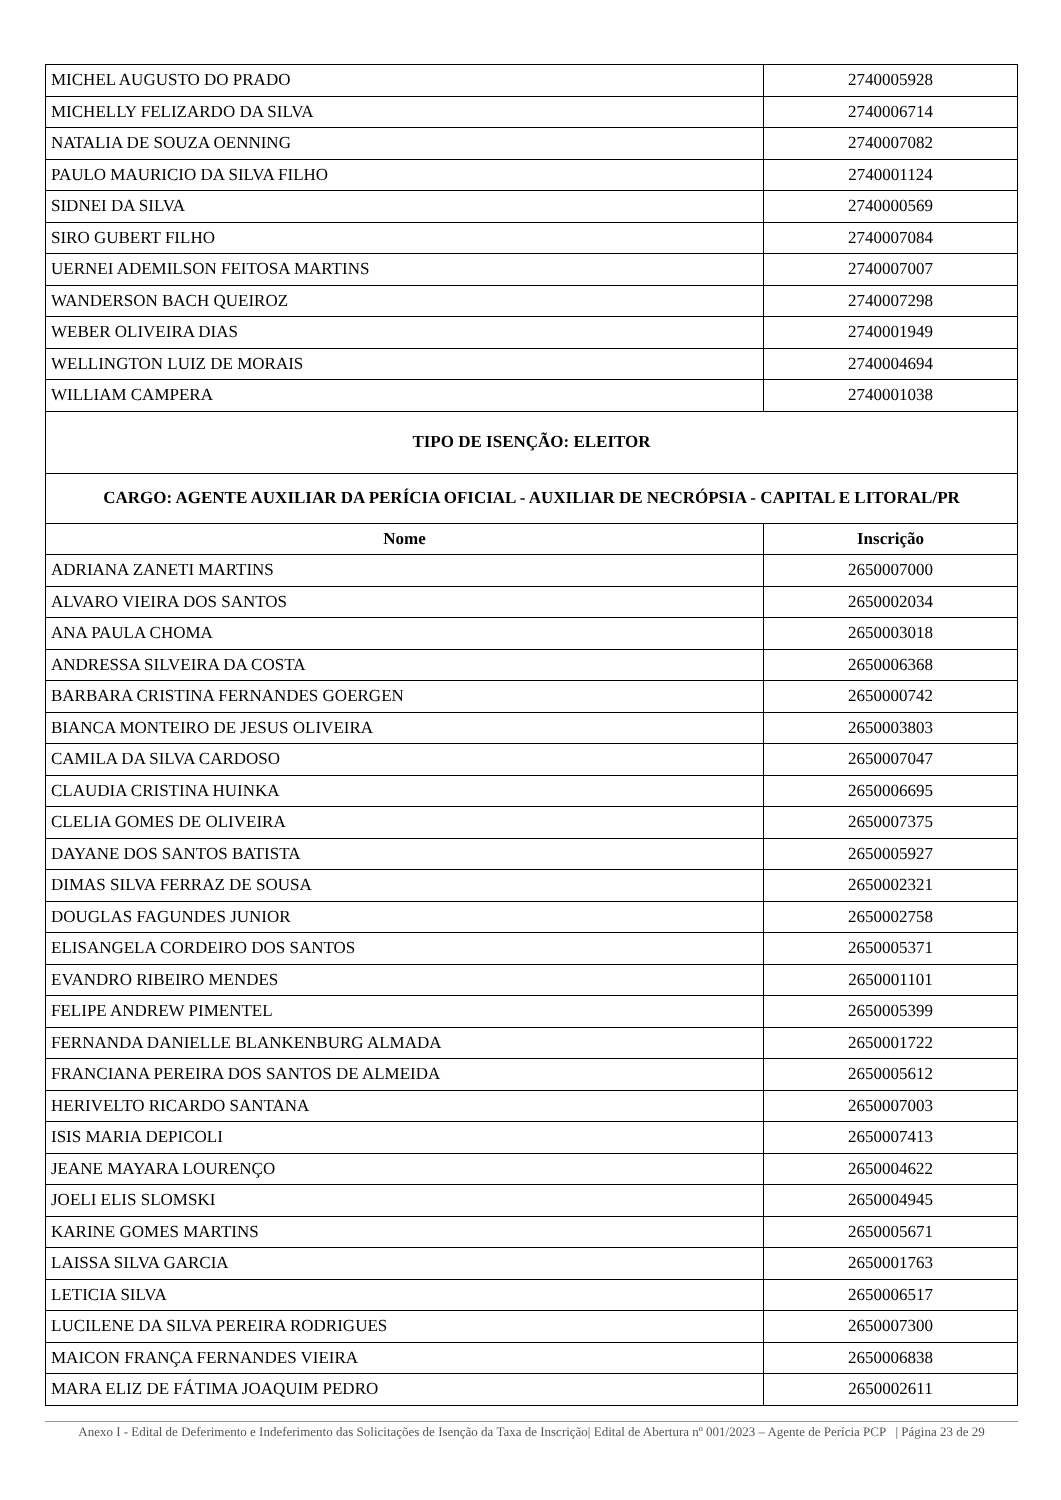| MICHEL AUGUSTO DO PRADO | 2740005928 |
| MICHELLY FELIZARDO DA SILVA | 2740006714 |
| NATALIA DE SOUZA OENNING | 2740007082 |
| PAULO MAURICIO DA SILVA FILHO | 2740001124 |
| SIDNEI DA SILVA | 2740000569 |
| SIRO GUBERT FILHO | 2740007084 |
| UERNEI ADEMILSON FEITOSA MARTINS | 2740007007 |
| WANDERSON BACH QUEIROZ | 2740007298 |
| WEBER OLIVEIRA DIAS | 2740001949 |
| WELLINGTON LUIZ DE MORAIS | 2740004694 |
| WILLIAM CAMPERA | 2740001038 |
| TIPO DE ISENÇÃO: ELEITOR | |
| CARGO: AGENTE AUXILIAR DA PERÍCIA OFICIAL - AUXILIAR DE NECRÓPSIA - CAPITAL E LITORAL/PR | |
| Nome | Inscrição |
| ADRIANA ZANETI MARTINS | 2650007000 |
| ALVARO VIEIRA DOS SANTOS | 2650002034 |
| ANA PAULA CHOMA | 2650003018 |
| ANDRESSA SILVEIRA DA COSTA | 2650006368 |
| BARBARA CRISTINA FERNANDES GOERGEN | 2650000742 |
| BIANCA MONTEIRO DE JESUS OLIVEIRA | 2650003803 |
| CAMILA DA SILVA CARDOSO | 2650007047 |
| CLAUDIA CRISTINA HUINKA | 2650006695 |
| CLELIA GOMES DE OLIVEIRA | 2650007375 |
| DAYANE DOS SANTOS BATISTA | 2650005927 |
| DIMAS SILVA FERRAZ DE SOUSA | 2650002321 |
| DOUGLAS FAGUNDES JUNIOR | 2650002758 |
| ELISANGELA CORDEIRO DOS SANTOS | 2650005371 |
| EVANDRO RIBEIRO MENDES | 2650001101 |
| FELIPE ANDREW PIMENTEL | 2650005399 |
| FERNANDA DANIELLE BLANKENBURG ALMADA | 2650001722 |
| FRANCIANA PEREIRA DOS SANTOS DE ALMEIDA | 2650005612 |
| HERIVELTO RICARDO SANTANA | 2650007003 |
| ISIS MARIA DEPICOLI | 2650007413 |
| JEANE MAYARA LOURENÇO | 2650004622 |
| JOELI ELIS SLOMSKI | 2650004945 |
| KARINE GOMES MARTINS | 2650005671 |
| LAISSA SILVA GARCIA | 2650001763 |
| LETICIA SILVA | 2650006517 |
| LUCILENE DA SILVA PEREIRA RODRIGUES | 2650007300 |
| MAICON FRANÇA FERNANDES VIEIRA | 2650006838 |
| MARA ELIZ DE FÁTIMA JOAQUIM PEDRO | 2650002611 |
Anexo I - Edital de Deferimento e Indeferimento das Solicitações de Isenção da Taxa de Inscrição| Edital de Abertura nº 001/2023 – Agente de Perícia PCP | Página 23 de 29